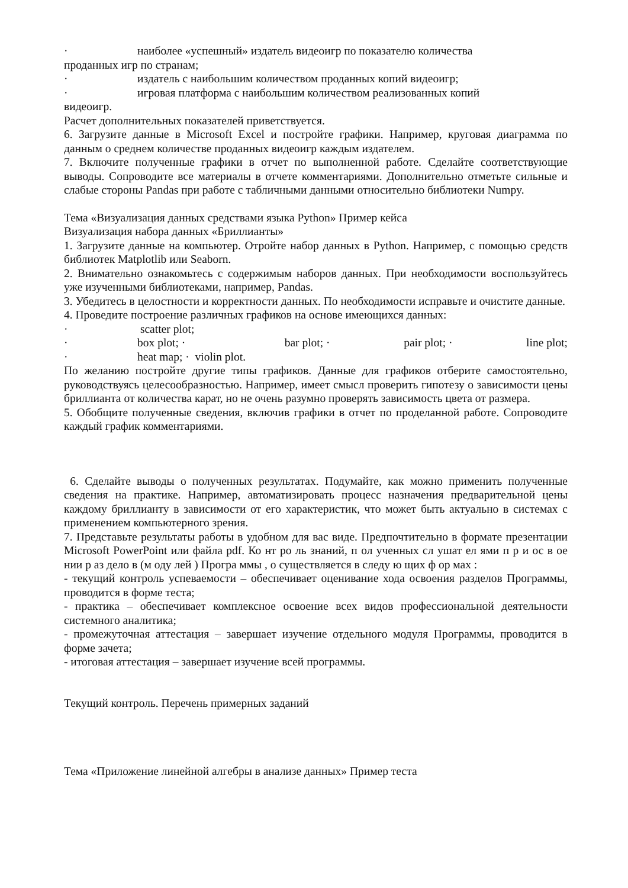· наиболее «успешный» издатель видеоигр по показателю количества
проданных игр по странам;
· издатель с наибольшим количеством проданных копий видеоигр;
· игровая платформа с наибольшим количеством реализованных копий
видеоигр.
Расчет дополнительных показателей приветствуется.
6. Загрузите данные в Microsoft Excel и постройте графики. Например, круговая диаграмма по данным о среднем количестве проданных видеоигр каждым издателем.
7. Включите полученные графики в отчет по выполненной работе. Сделайте соответствующие выводы. Сопроводите все материалы в отчете комментариями. Дополнительно отметьте сильные и слабые стороны Pandas при работе с табличными данными относительно библиотеки Numpy.
Тема «Визуализация данных средствами языка Python» Пример кейса
Визуализация набора данных «Бриллианты»
1. Загрузите данные на компьютер. Отройте набор данных в Python. Например, с помощью средств библиотек Matplotlib или Seaborn.
2. Внимательно ознакомьтесь с содержимым наборов данных. При необходимости воспользуйтесь уже изученными библиотеками, например, Pandas.
3. Убедитесь в целостности и корректности данных. По необходимости исправьте и очистите данные.
4. Проведите построение различных графиков на основе имеющихся данных:
· scatter plot;
· box plot; · bar plot; · pair plot; · line plot;
· heat map; · violin plot.
По желанию постройте другие типы графиков. Данные для графиков отберите самостоятельно, руководствуясь целесообразностью. Например, имеет смысл проверить гипотезу о зависимости цены бриллианта от количества карат, но не очень разумно проверять зависимость цвета от размера.
5. Обобщите полученные сведения, включив графики в отчет по проделанной работе. Сопроводите каждый график комментариями.
6. Сделайте выводы о полученных результатах. Подумайте, как можно применить полученные сведения на практике. Например, автоматизировать процесс назначения предварительной цены каждому бриллианту в зависимости от его характеристик, что может быть актуально в системах с применением компьютерного зрения.
7. Представьте результаты работы в удобном для вас виде. Предпочтительно в формате презентации Microsoft PowerPoint или файла pdf. Ко нт ро ль знаний, п ол ученных сл ушат ел ями п р и ос в ое нии р аз дело в (м оду лей ) Програ ммы , о существляется в следу ю щих ф ор мах :
- текущий контроль успеваемости – обеспечивает оценивание хода освоения разделов Программы, проводится в форме теста;
- практика – обеспечивает комплексное освоение всех видов профессиональной деятельности системного аналитика;
- промежуточная аттестация – завершает изучение отдельного модуля Программы, проводится в форме зачета;
- итоговая аттестация – завершает изучение всей программы.
Текущий контроль. Перечень примерных заданий
Тема «Приложение линейной алгебры в анализе данных» Пример теста